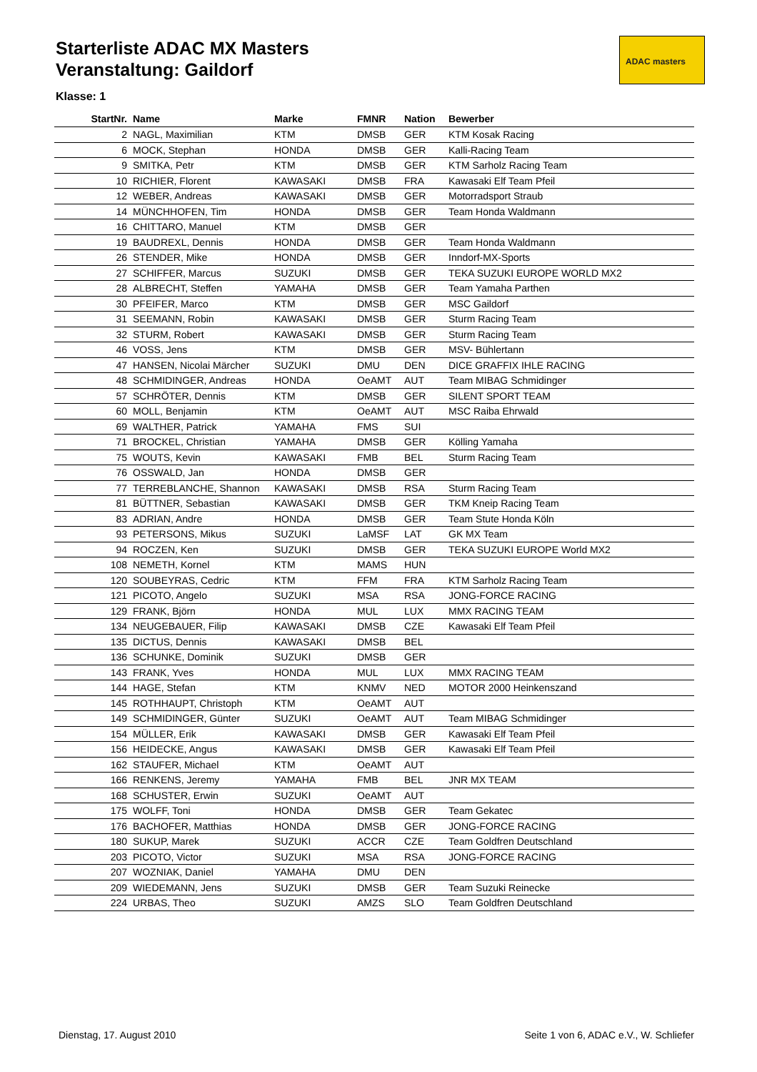Starterliste ADAC MX Masters
Veranstaltung: Gaildorf
ADAC masters
Klasse: 1
| StartNr. | Name | Marke | FMNR | Nation | Bewerber |
| --- | --- | --- | --- | --- | --- |
| 2 | NAGL, Maximilian | KTM | DMSB | GER | KTM Kosak Racing |
| 6 | MOCK, Stephan | HONDA | DMSB | GER | Kalli-Racing Team |
| 9 | SMITKA, Petr | KTM | DMSB | GER | KTM Sarholz Racing Team |
| 10 | RICHIER, Florent | KAWASAKI | DMSB | FRA | Kawasaki Elf Team Pfeil |
| 12 | WEBER, Andreas | KAWASAKI | DMSB | GER | Motorradsport Straub |
| 14 | MÜNCHHOFEN, Tim | HONDA | DMSB | GER | Team Honda Waldmann |
| 16 | CHITTARO, Manuel | KTM | DMSB | GER | |
| 19 | BAUDREXL, Dennis | HONDA | DMSB | GER | Team Honda Waldmann |
| 26 | STENDER, Mike | HONDA | DMSB | GER | Inndorf-MX-Sports |
| 27 | SCHIFFER, Marcus | SUZUKI | DMSB | GER | TEKA SUZUKI EUROPE WORLD MX2 |
| 28 | ALBRECHT, Steffen | YAMAHA | DMSB | GER | Team Yamaha Parthen |
| 30 | PFEIFER, Marco | KTM | DMSB | GER | MSC Gaildorf |
| 31 | SEEMANN, Robin | KAWASAKI | DMSB | GER | Sturm Racing Team |
| 32 | STURM, Robert | KAWASAKI | DMSB | GER | Sturm Racing Team |
| 46 | VOSS, Jens | KTM | DMSB | GER | MSV- Bühlertann |
| 47 | HANSEN, Nicolai Märcher | SUZUKI | DMU | DEN | DICE GRAFFIX IHLE RACING |
| 48 | SCHMIDINGER, Andreas | HONDA | OeAMT | AUT | Team MIBAG Schmidinger |
| 57 | SCHRÖTER, Dennis | KTM | DMSB | GER | SILENT SPORT TEAM |
| 60 | MOLL, Benjamin | KTM | OeAMT | AUT | MSC Raiba Ehrwald |
| 69 | WALTHER, Patrick | YAMAHA | FMS | SUI | |
| 71 | BROCKEL, Christian | YAMAHA | DMSB | GER | Kölling Yamaha |
| 75 | WOUTS, Kevin | KAWASAKI | FMB | BEL | Sturm Racing Team |
| 76 | OSSWALD, Jan | HONDA | DMSB | GER | |
| 77 | TERREBLANCHE, Shannon | KAWASAKI | DMSB | RSA | Sturm Racing Team |
| 81 | BÜTTNER, Sebastian | KAWASAKI | DMSB | GER | TKM Kneip Racing Team |
| 83 | ADRIAN, Andre | HONDA | DMSB | GER | Team Stute Honda Köln |
| 93 | PETERSONS, Mikus | SUZUKI | LaMSF | LAT | GK MX Team |
| 94 | ROCZEN, Ken | SUZUKI | DMSB | GER | TEKA SUZUKI EUROPE World MX2 |
| 108 | NEMETH, Kornel | KTM | MAMS | HUN | |
| 120 | SOUBEYRAS, Cedric | KTM | FFM | FRA | KTM Sarholz Racing Team |
| 121 | PICOTO, Angelo | SUZUKI | MSA | RSA | JONG-FORCE RACING |
| 129 | FRANK, Björn | HONDA | MUL | LUX | MMX RACING TEAM |
| 134 | NEUGEBAUER, Filip | KAWASAKI | DMSB | CZE | Kawasaki Elf Team Pfeil |
| 135 | DICTUS, Dennis | KAWASAKI | DMSB | BEL | |
| 136 | SCHUNKE, Dominik | SUZUKI | DMSB | GER | |
| 143 | FRANK, Yves | HONDA | MUL | LUX | MMX RACING TEAM |
| 144 | HAGE, Stefan | KTM | KNMV | NED | MOTOR 2000 Heinkenszand |
| 145 | ROTHHAUPT, Christoph | KTM | OeAMT | AUT | |
| 149 | SCHMIDINGER, Günter | SUZUKI | OeAMT | AUT | Team MIBAG Schmidinger |
| 154 | MÜLLER, Erik | KAWASAKI | DMSB | GER | Kawasaki Elf Team Pfeil |
| 156 | HEIDECKE, Angus | KAWASAKI | DMSB | GER | Kawasaki Elf Team Pfeil |
| 162 | STAUFER, Michael | KTM | OeAMT | AUT | |
| 166 | RENKENS, Jeremy | YAMAHA | FMB | BEL | JNR MX TEAM |
| 168 | SCHUSTER, Erwin | SUZUKI | OeAMT | AUT | |
| 175 | WOLFF, Toni | HONDA | DMSB | GER | Team Gekatec |
| 176 | BACHOFER, Matthias | HONDA | DMSB | GER | JONG-FORCE RACING |
| 180 | SUKUP, Marek | SUZUKI | ACCR | CZE | Team Goldfren Deutschland |
| 203 | PICOTO, Victor | SUZUKI | MSA | RSA | JONG-FORCE RACING |
| 207 | WOZNIAK, Daniel | YAMAHA | DMU | DEN | |
| 209 | WIEDEMANN, Jens | SUZUKI | DMSB | GER | Team Suzuki Reinecke |
| 224 | URBAS, Theo | SUZUKI | AMZS | SLO | Team Goldfren Deutschland |
Dienstag, 17. August 2010
Seite 1 von 6, ADAC e.V., W. Schliefer